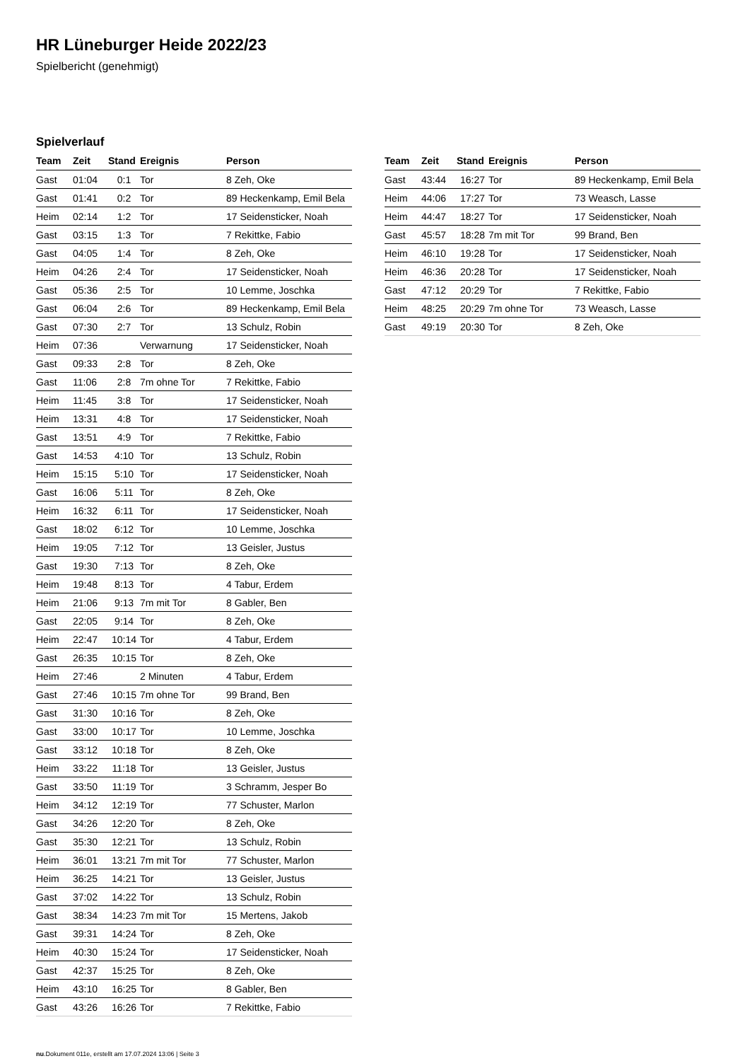HR Lüneburger Heide 2022/23
Spielbericht (genehmigt)
Spielverlauf
| Team | Zeit | Stand | Ereignis | Person |
| --- | --- | --- | --- | --- |
| Gast | 01:04 | 0:1 | Tor | 8 Zeh, Oke |
| Gast | 01:41 | 0:2 | Tor | 89 Heckenkamp, Emil Bela |
| Heim | 02:14 | 1:2 | Tor | 17 Seidensticker, Noah |
| Gast | 03:15 | 1:3 | Tor | 7 Rekittke, Fabio |
| Gast | 04:05 | 1:4 | Tor | 8 Zeh, Oke |
| Heim | 04:26 | 2:4 | Tor | 17 Seidensticker, Noah |
| Gast | 05:36 | 2:5 | Tor | 10 Lemme, Joschka |
| Gast | 06:04 | 2:6 | Tor | 89 Heckenkamp, Emil Bela |
| Gast | 07:30 | 2:7 | Tor | 13 Schulz, Robin |
| Heim | 07:36 | | Verwarnung | 17 Seidensticker, Noah |
| Gast | 09:33 | 2:8 | Tor | 8 Zeh, Oke |
| Gast | 11:06 | 2:8 | 7m ohne Tor | 7 Rekittke, Fabio |
| Heim | 11:45 | 3:8 | Tor | 17 Seidensticker, Noah |
| Heim | 13:31 | 4:8 | Tor | 17 Seidensticker, Noah |
| Gast | 13:51 | 4:9 | Tor | 7 Rekittke, Fabio |
| Gast | 14:53 | 4:10 | Tor | 13 Schulz, Robin |
| Heim | 15:15 | 5:10 | Tor | 17 Seidensticker, Noah |
| Gast | 16:06 | 5:11 | Tor | 8 Zeh, Oke |
| Heim | 16:32 | 6:11 | Tor | 17 Seidensticker, Noah |
| Gast | 18:02 | 6:12 | Tor | 10 Lemme, Joschka |
| Heim | 19:05 | 7:12 | Tor | 13 Geisler, Justus |
| Gast | 19:30 | 7:13 | Tor | 8 Zeh, Oke |
| Heim | 19:48 | 8:13 | Tor | 4 Tabur, Erdem |
| Heim | 21:06 | 9:13 | 7m mit Tor | 8 Gabler, Ben |
| Gast | 22:05 | 9:14 | Tor | 8 Zeh, Oke |
| Heim | 22:47 | 10:14 | Tor | 4 Tabur, Erdem |
| Gast | 26:35 | 10:15 | Tor | 8 Zeh, Oke |
| Heim | 27:46 | | 2 Minuten | 4 Tabur, Erdem |
| Gast | 27:46 | 10:15 | 7m ohne Tor | 99 Brand, Ben |
| Gast | 31:30 | 10:16 | Tor | 8 Zeh, Oke |
| Gast | 33:00 | 10:17 | Tor | 10 Lemme, Joschka |
| Gast | 33:12 | 10:18 | Tor | 8 Zeh, Oke |
| Heim | 33:22 | 11:18 | Tor | 13 Geisler, Justus |
| Gast | 33:50 | 11:19 | Tor | 3 Schramm, Jesper Bo |
| Heim | 34:12 | 12:19 | Tor | 77 Schuster, Marlon |
| Gast | 34:26 | 12:20 | Tor | 8 Zeh, Oke |
| Gast | 35:30 | 12:21 | Tor | 13 Schulz, Robin |
| Heim | 36:01 | 13:21 | 7m mit Tor | 77 Schuster, Marlon |
| Heim | 36:25 | 14:21 | Tor | 13 Geisler, Justus |
| Gast | 37:02 | 14:22 | Tor | 13 Schulz, Robin |
| Gast | 38:34 | 14:23 | 7m mit Tor | 15 Mertens, Jakob |
| Gast | 39:31 | 14:24 | Tor | 8 Zeh, Oke |
| Heim | 40:30 | 15:24 | Tor | 17 Seidensticker, Noah |
| Gast | 42:37 | 15:25 | Tor | 8 Zeh, Oke |
| Heim | 43:10 | 16:25 | Tor | 8 Gabler, Ben |
| Gast | 43:26 | 16:26 | Tor | 7 Rekittke, Fabio |
| Team | Zeit | Stand | Ereignis | Person |
| --- | --- | --- | --- | --- |
| Gast | 43:44 | 16:27 | Tor | 89 Heckenkamp, Emil Bela |
| Heim | 44:06 | 17:27 | Tor | 73 Weasch, Lasse |
| Heim | 44:47 | 18:27 | Tor | 17 Seidensticker, Noah |
| Gast | 45:57 | 18:28 | 7m mit Tor | 99 Brand, Ben |
| Heim | 46:10 | 19:28 | Tor | 17 Seidensticker, Noah |
| Heim | 46:36 | 20:28 | Tor | 17 Seidensticker, Noah |
| Gast | 47:12 | 20:29 | Tor | 7 Rekittke, Fabio |
| Heim | 48:25 | 20:29 | 7m ohne Tor | 73 Weasch, Lasse |
| Gast | 49:19 | 20:30 | Tor | 8 Zeh, Oke |
nu.Dokument 011e, erstellt am 17.07.2024 13:06 | Seite 3